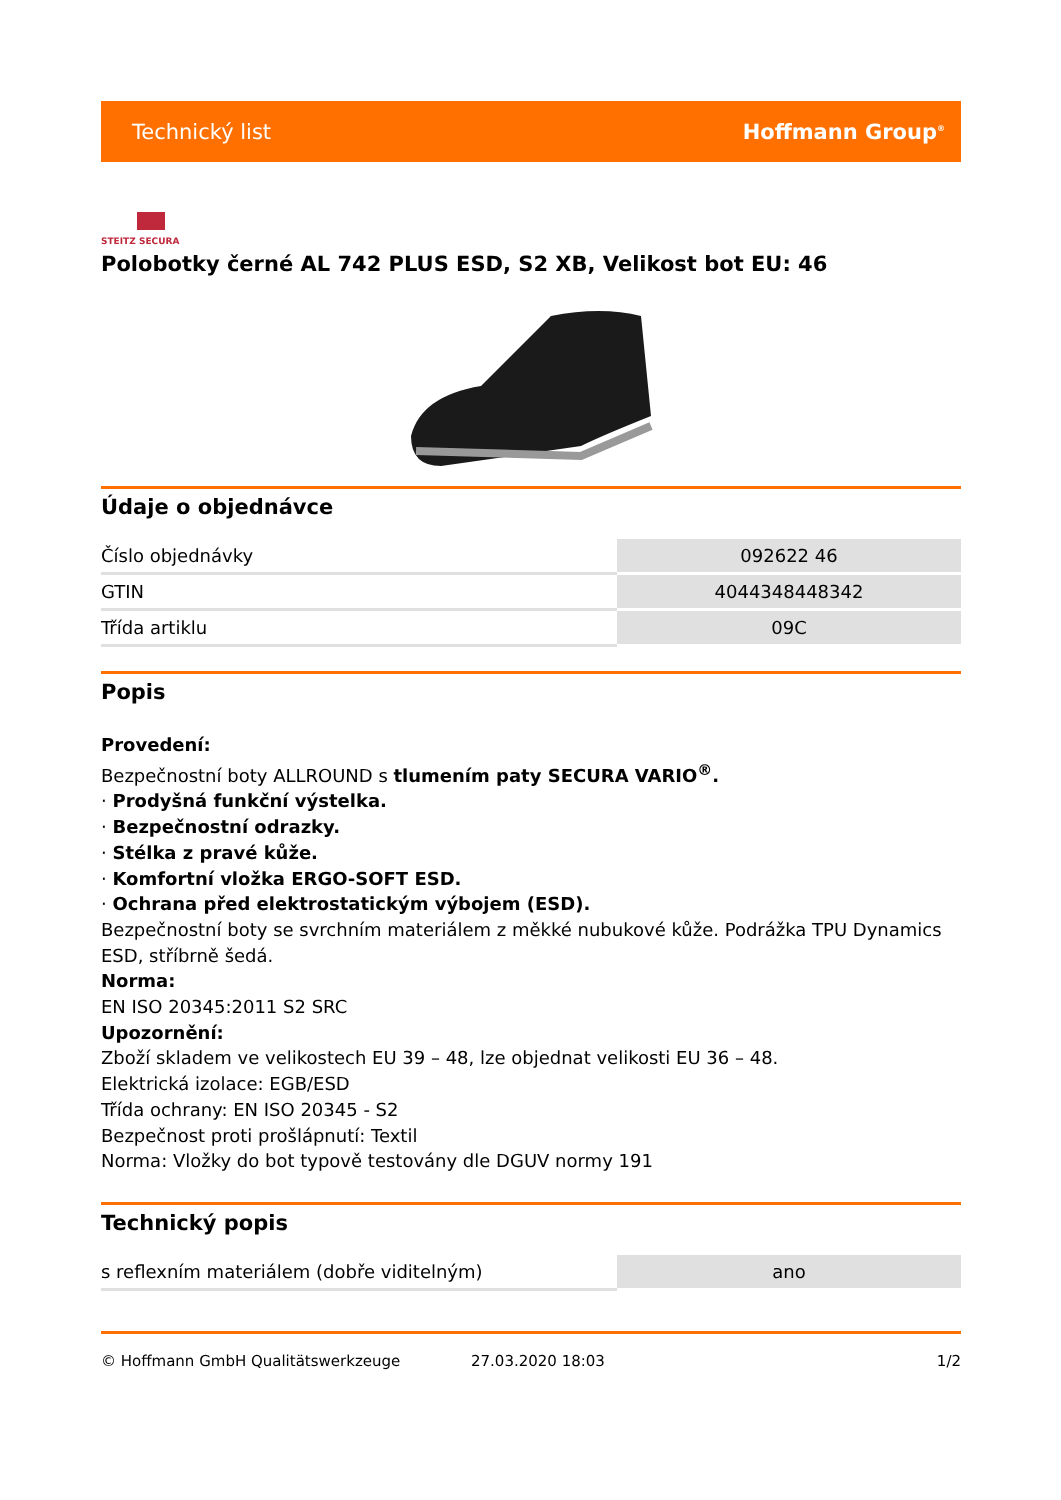Technický list Hoffmann Group<sup>®</sup>
STEITZ SECURA
Polobotky černé AL 742 PLUS ESD, S2 XB, Velikost bot EU: 46
Údaje o objednávce
| Číslo objednávky | 092622 46 |
| GTIN | 4044348448342 |
| Třída artiklu | 09C |
Popis
Provedení:
Bezpečnostní boty ALLROUND s tlumením paty SECURA VARIO<sup>®</sup>.
· Prodyšná funkční výstelka.
· Bezpečnostní odrazky.
· Stélka z pravé kůže.
· Komfortní vložka ERGO-SOFT ESD.
· Ochrana před elektrostatickým výbojem (ESD).
Bezpečnostní boty se svrchním materiálem z měkké nubukové kůže. Podrážka TPU Dynamics ESD, stříbrně šedá.
Norma:
EN ISO 20345:2011 S2 SRC
Upozornění:
Zboží skladem ve velikostech EU 39 – 48, lze objednat velikosti EU 36 – 48.
Elektrická izolace: EGB/ESD
Třída ochrany: EN ISO 20345 - S2
Bezpečnost proti prošlápnutí: Textil
Norma: Vložky do bot typově testovány dle DGUV normy 191
Technický popis
| s reflexním materiálem (dobře viditelným) | ano |
© Hoffmann GmbH Qualitätswerkzeuge 27.03.2020 18:03 1/2